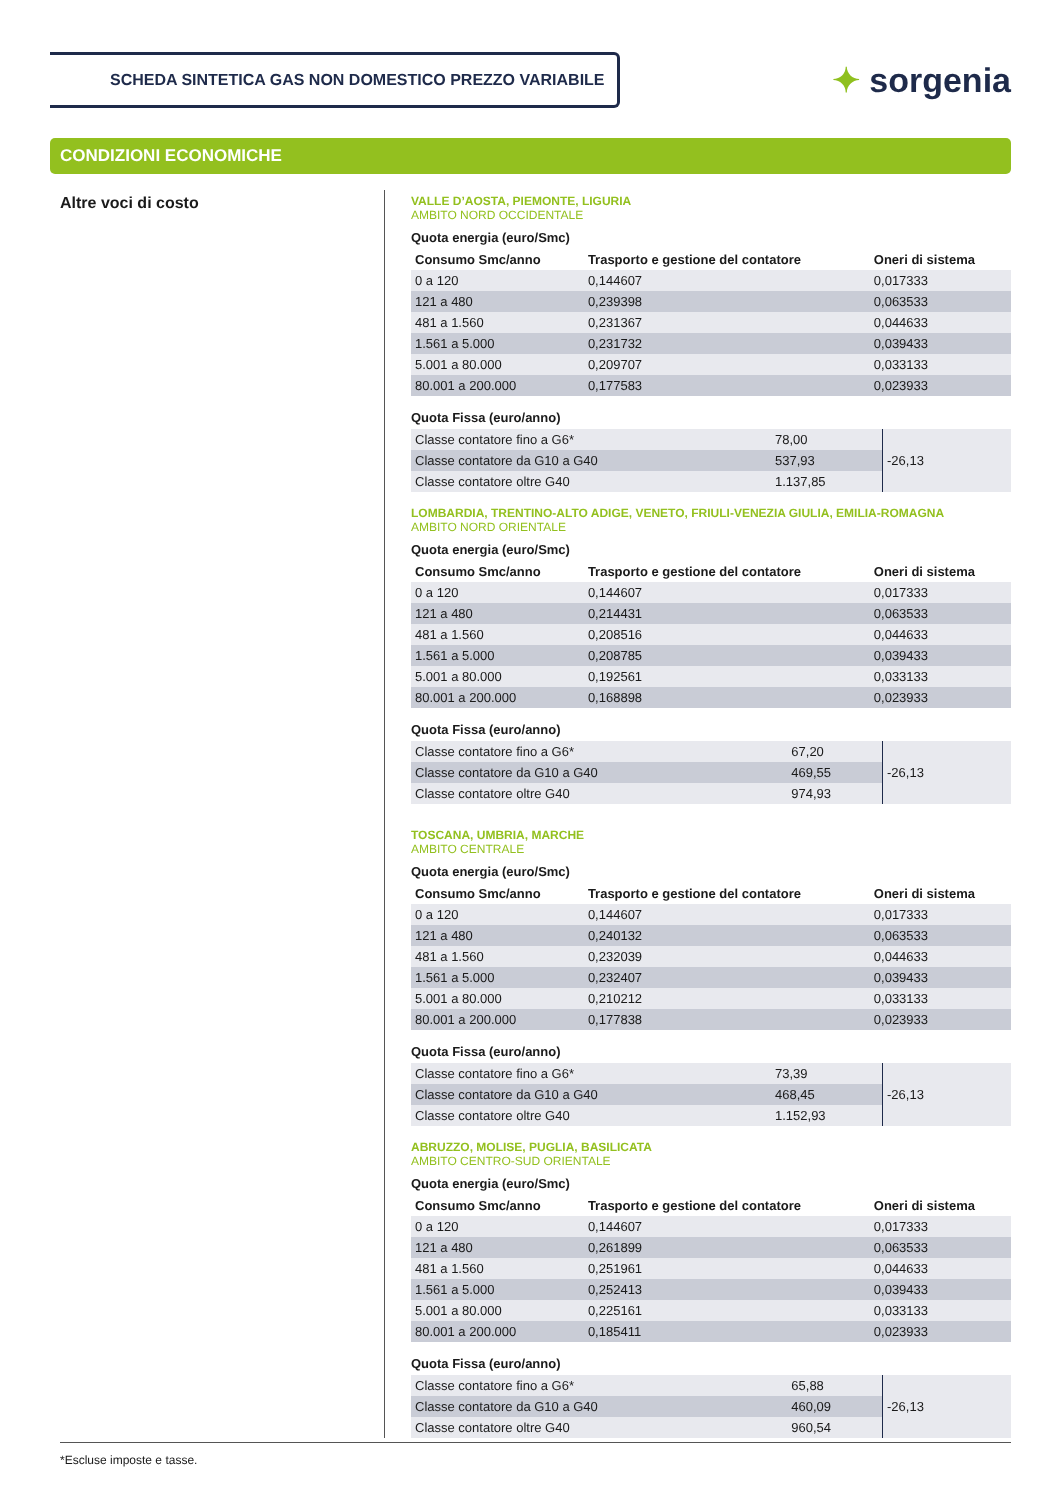SCHEDA SINTETICA GAS NON DOMESTICO PREZZO VARIABILE
✦ sorgenia
CONDIZIONI ECONOMICHE
Altre voci di costo
VALLE D’AOSTA, PIEMONTE, LIGURIA
AMBITO NORD OCCIDENTALE
Quota energia (euro/Smc)
| Consumo Smc/anno | Trasporto e gestione del contatore | Oneri di sistema |
| --- | --- | --- |
| 0 a 120 | 0,144607 | 0,017333 |
| 121 a 480 | 0,239398 | 0,063533 |
| 481 a 1.560 | 0,231367 | 0,044633 |
| 1.561 a 5.000 | 0,231732 | 0,039433 |
| 5.001 a 80.000 | 0,209707 | 0,033133 |
| 80.001 a 200.000 | 0,177583 | 0,023933 |
Quota Fissa (euro/anno)
| Classe contatore fino a G6* | 78,00 | -26,13 |
| Classe contatore da G10 a G40 | 537,93 | |
| Classe contatore oltre G40 | 1.137,85 | |
LOMBARDIA, TRENTINO-ALTO ADIGE, VENETO, FRIULI-VENEZIA GIULIA, EMILIA-ROMAGNA
AMBITO NORD ORIENTALE
Quota energia (euro/Smc)
| Consumo Smc/anno | Trasporto e gestione del contatore | Oneri di sistema |
| --- | --- | --- |
| 0 a 120 | 0,144607 | 0,017333 |
| 121 a 480 | 0,214431 | 0,063533 |
| 481 a 1.560 | 0,208516 | 0,044633 |
| 1.561 a 5.000 | 0,208785 | 0,039433 |
| 5.001 a 80.000 | 0,192561 | 0,033133 |
| 80.001 a 200.000 | 0,168898 | 0,023933 |
Quota Fissa (euro/anno)
| Classe contatore fino a G6* | 67,20 | -26,13 |
| Classe contatore da G10 a G40 | 469,55 | |
| Classe contatore oltre G40 | 974,93 | |
TOSCANA, UMBRIA, MARCHE
AMBITO CENTRALE
Quota energia (euro/Smc)
| Consumo Smc/anno | Trasporto e gestione del contatore | Oneri di sistema |
| --- | --- | --- |
| 0 a 120 | 0,144607 | 0,017333 |
| 121 a 480 | 0,240132 | 0,063533 |
| 481 a 1.560 | 0,232039 | 0,044633 |
| 1.561 a 5.000 | 0,232407 | 0,039433 |
| 5.001 a 80.000 | 0,210212 | 0,033133 |
| 80.001 a 200.000 | 0,177838 | 0,023933 |
Quota Fissa (euro/anno)
| Classe contatore fino a G6* | 73,39 | -26,13 |
| Classe contatore da G10 a G40 | 468,45 | |
| Classe contatore oltre G40 | 1.152,93 | |
ABRUZZO, MOLISE, PUGLIA, BASILICATA
AMBITO CENTRO-SUD ORIENTALE
Quota energia (euro/Smc)
| Consumo Smc/anno | Trasporto e gestione del contatore | Oneri di sistema |
| --- | --- | --- |
| 0 a 120 | 0,144607 | 0,017333 |
| 121 a 480 | 0,261899 | 0,063533 |
| 481 a 1.560 | 0,251961 | 0,044633 |
| 1.561 a 5.000 | 0,252413 | 0,039433 |
| 5.001 a 80.000 | 0,225161 | 0,033133 |
| 80.001 a 200.000 | 0,185411 | 0,023933 |
Quota Fissa (euro/anno)
| Classe contatore fino a G6* | 65,88 | -26,13 |
| Classe contatore da G10 a G40 | 460,09 | |
| Classe contatore oltre G40 | 960,54 | |
*Escluse imposte e tasse.